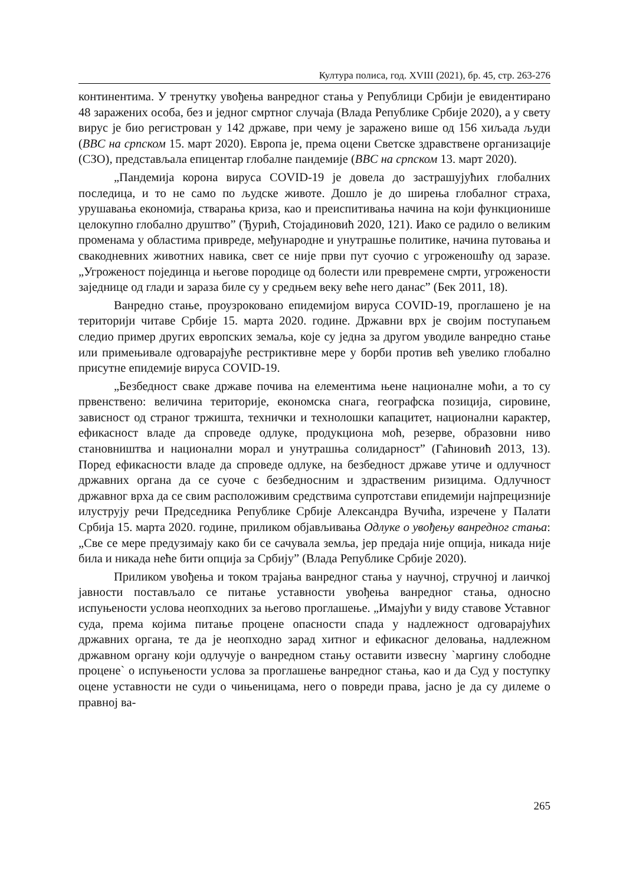Култура полиса, год. XVIII (2021), бр. 45, стр. 263-276
континентима. У тренутку увођења ванредног стања у Републици Србији је евидентирано 48 заражених особа, без и једног смртног случаја (Влада Републике Србије 2020), а у свету вирус је био регистрован у 142 државе, при чему је заражено више од 156 хиљада људи (BBC на српском 15. март 2020). Европа је, према оцени Светске здравствене организације (СЗО), представљала епицентар глобалне пандемије (BBC на српском 13. март 2020).
„Пандемија корона вируса COVID-19 је довела до застрашујућих глобалних последица, и то не само по људске животе. Дошло је до ширења глобалног страха, урушавања економија, стварања криза, као и преиспитивања начина на који функционише целокупно глобално друштво” (Ђурић, Стојадиновић 2020, 121). Иако се радило о великим променама у областима привреде, међународне и унутрашње политике, начина путовања и свакодневних животних навика, свет се није први пут суочио с угроженошћу од заразе. „Угроженост појединца и његове породице од болести или превремене смрти, угрожености заједнице од глади и зараза биле су у средњем веку веће него данас” (Бек 2011, 18).
Ванредно стање, проузроковано епидемијом вируса COVID-19, проглашено је на територији читаве Србије 15. марта 2020. године. Државни врх је својим поступањем следио пример других европских земаља, које су једна за другом уводиле ванредно стање или примењивале одговарајуће рестриктивне мере у борби против већ увелико глобално присутне епидемије вируса COVID-19.
„Безбедност сваке државе почива на елементима њене националне моћи, а то су првенствено: величина територије, економска снага, географска позиција, сировине, зависност од страног тржишта, технички и технолошки капацитет, национални карактер, ефикасност владе да спроведе одлуке, продукциона моћ, резерве, образовни ниво становништва и национални морал и унутрашња солидарност” (Гаћиновић 2013, 13). Поред ефикасности владе да спроведе одлуке, на безбедност државе утиче и одлучност државних органа да се суоче с безбедносним и здраственим ризицима. Одлучност државног врха да се свим расположивим средствима супротстави епидемији најпрецизније илуструју речи Председника Републике Србије Александра Вучића, изречене у Палати Србија 15. марта 2020. године, приликом објављивања Одлуке о увођењу ванредног стања: „Све се мере предузимају како би се сачувала земља, јер предаја није опција, никада није била и никада неће бити опција за Србију” (Влада Републике Србије 2020).
Приликом увођења и током трајања ванредног стања у научној, стручној и лаичкој јавности постављало се питање уставности увођења ванредног стања, односно испуњености услова неопходних за његово проглашење. „Имајући у виду ставове Уставног суда, према којима питање процене опасности спада у надлежност одговарајућих државних органа, те да је неопходно зарад хитног и ефикасног деловања, надлежном државном органу који одлучује о ванредном стању оставити извесну `маргину слободне процене` о испуњености услова за проглашење ванредног стања, као и да Суд у поступку оцене уставности не суди о чињеницама, него о повреди права, јасно је да су дилеме о правној ва-
265